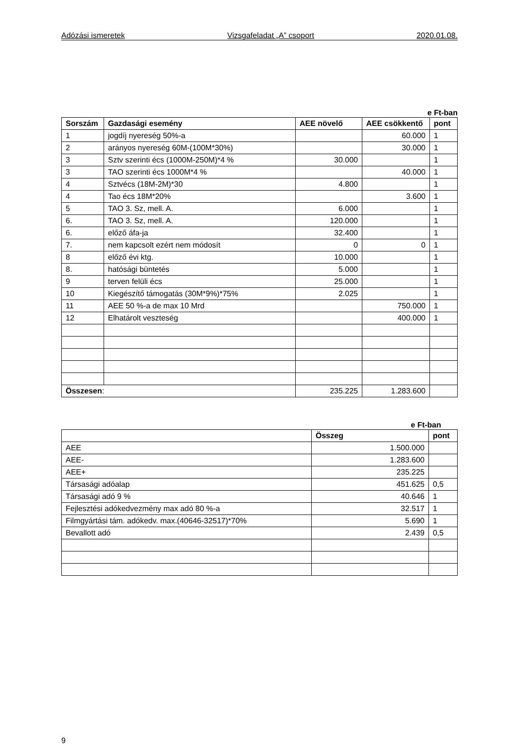Adózási ismeretek Vizsgafeladat „A” csoport 2020.01.08.
e Ft-ban
| Sorszám | Gazdasági esemény | AEE növelő | AEE csökkentő | pont |
| --- | --- | --- | --- | --- |
| 1 | jogdíj nyereség 50%-a | | 60.000 | 1 |
| 2 | arányos nyereség 60M-(100M*30%) | | 30.000 | 1 |
| 3 | Sztv szerinti écs (1000M-250M)*4 % | 30.000 | | 1 |
| 3 | TAO szerinti écs 1000M*4 % | | 40.000 | 1 |
| 4 | Sztvécs (18M-2M)*30 | 4.800 | | 1 |
| 4 | Tao écs 18M*20% | | 3.600 | 1 |
| 5 | TAO 3. Sz, mell. A. | 6.000 | | 1 |
| 6. | TAO 3. Sz, mell. A. | 120.000 | | 1 |
| 6. | előző áfa-ja | 32.400 | | 1 |
| 7. | nem kapcsolt ezért nem módosít | 0 | 0 | 1 |
| 8 | előző évi ktg. | 10.000 | | 1 |
| 8. | hatósági büntetés | 5.000 | | 1 |
| 9 | terven felüli écs | 25.000 | | 1 |
| 10 | Kiegészítő támogatás (30M*9%)*75% | 2.025 | | 1 |
| 11 | AEE 50 %-a de max 10 Mrd | | 750.000 | 1 |
| 12 | Elhatárolt veszteség | | 400.000 | 1 |
| Összesen : | | 235.225 | 1.283.600 | |
e Ft-ban
| | Összeg | pont |
| --- | --- | --- |
| AEE | 1.500.000 | |
| AEE- | 1.283.600 | |
| AEE+ | 235.225 | |
| Társasági adóalap | 451.625 | 0,5 |
| Társasági adó 9 % | 40.646 | 1 |
| Fejlesztési adókedvezmény max adó 80 %-a | 32.517 | 1 |
| Filmgyártási tám. adókedv. max.(40646-32517)*70% | 5.690 | 1 |
| Bevallott adó | 2.439 | 0,5 |
9